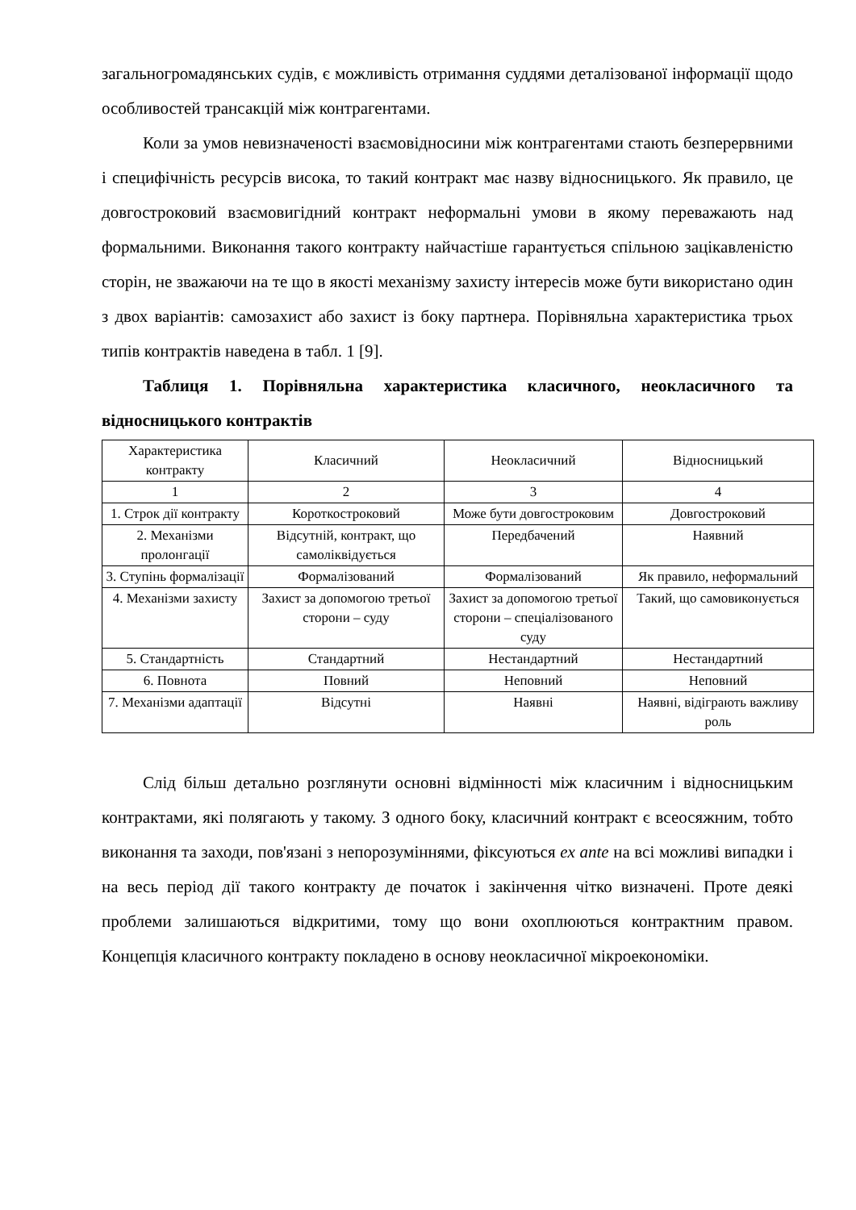загальногромадянських судів, є можливість отримання суддями деталізованої інформації щодо особливостей трансакцій між контрагентами.
Коли за умов невизначеності взаємовідносини між контрагентами стають безперервними і специфічність ресурсів висока, то такий контракт має назву відносницького. Як правило, це довгостроковий взаємовигідний контракт неформальні умови в якому переважають над формальними. Виконання такого контракту найчастіше гарантується спільною зацікавленістю сторін, не зважаючи на те що в якості механізму захисту інтересів може бути використано один з двох варіантів: самозахист або захист із боку партнера. Порівняльна характеристика трьох типів контрактів наведена в табл. 1 [9].
Таблиця 1. Порівняльна характеристика класичного, неокласичного та відносницького контрактів
| Характеристика контракту | Класичний | Неокласичний | Відносницький |
| 1 | 2 | 3 | 4 |
| 1. Строк дії контракту | Короткостроковий | Може бути довгостроковим | Довгостроковий |
| 2. Механізми пролонгації | Відсутній, контракт, що самоліквідується | Передбачений | Наявний |
| 3. Ступінь формалізації | Формалізований | Формалізований | Як правило, неформальний |
| 4. Механізми захисту | Захист за допомогою третьої сторони – суду | Захист за допомогою третьої сторони – спеціалізованого суду | Такий, що самовиконується |
| 5. Стандартність | Стандартний | Нестандартний | Нестандартний |
| 6. Повнота | Повний | Неповний | Неповний |
| 7. Механізми адаптації | Відсутні | Наявні | Наявні, відіграють важливу роль |
Слід більш детально розглянути основні відмінності між класичним і відносницьким контрактами, які полягають у такому. З одного боку, класичний контракт є всеосяжним, тобто виконання та заходи, пов'язані з непорозуміннями, фіксуються ex ante на всі можливі випадки і на весь період дії такого контракту де початок і закінчення чітко визначені. Проте деякі проблеми залишаються відкритими, тому що вони охоплюються контрактним правом. Концепція класичного контракту покладено в основу неокласичної мікроекономіки.